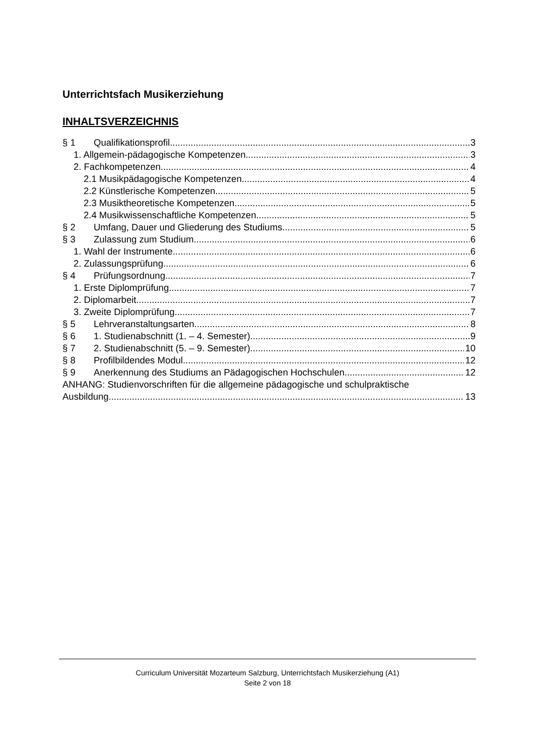Unterrichtsfach Musikerziehung
INHALTSVERZEICHNIS
§ 1 Qualifikationsprofil 3
1. Allgemein-pädagogische Kompetenzen 3
2. Fachkompetenzen 4
2.1 Musikpädagogische Kompetenzen 4
2.2 Künstlerische Kompetenzen 5
2.3 Musiktheoretische Kompetenzen 5
2.4 Musikwissenschaftliche Kompetenzen 5
§ 2 Umfang, Dauer und Gliederung des Studiums 5
§ 3 Zulassung zum Studium 6
1. Wahl der Instrumente 6
2. Zulassungsprüfung 6
§ 4 Prüfungsordnung 7
1. Erste Diplomprüfung 7
2. Diplomarbeit 7
3. Zweite Diplomprüfung 7
§ 5 Lehrveranstaltungsarten 8
§ 6 1. Studienabschnitt (1. – 4. Semester) 9
§ 7 2. Studienabschnitt (5. – 9. Semester) 10
§ 8 Profilbildendes Modul 12
§ 9 Anerkennung des Studiums an Pädagogischen Hochschulen 12
ANHANG: Studienvorschriften für die allgemeine pädagogische und schulpraktische
Ausbildung 13
Curriculum Universität Mozarteum Salzburg, Unterrichtsfach Musikerziehung (A1)
Seite 2 von 18